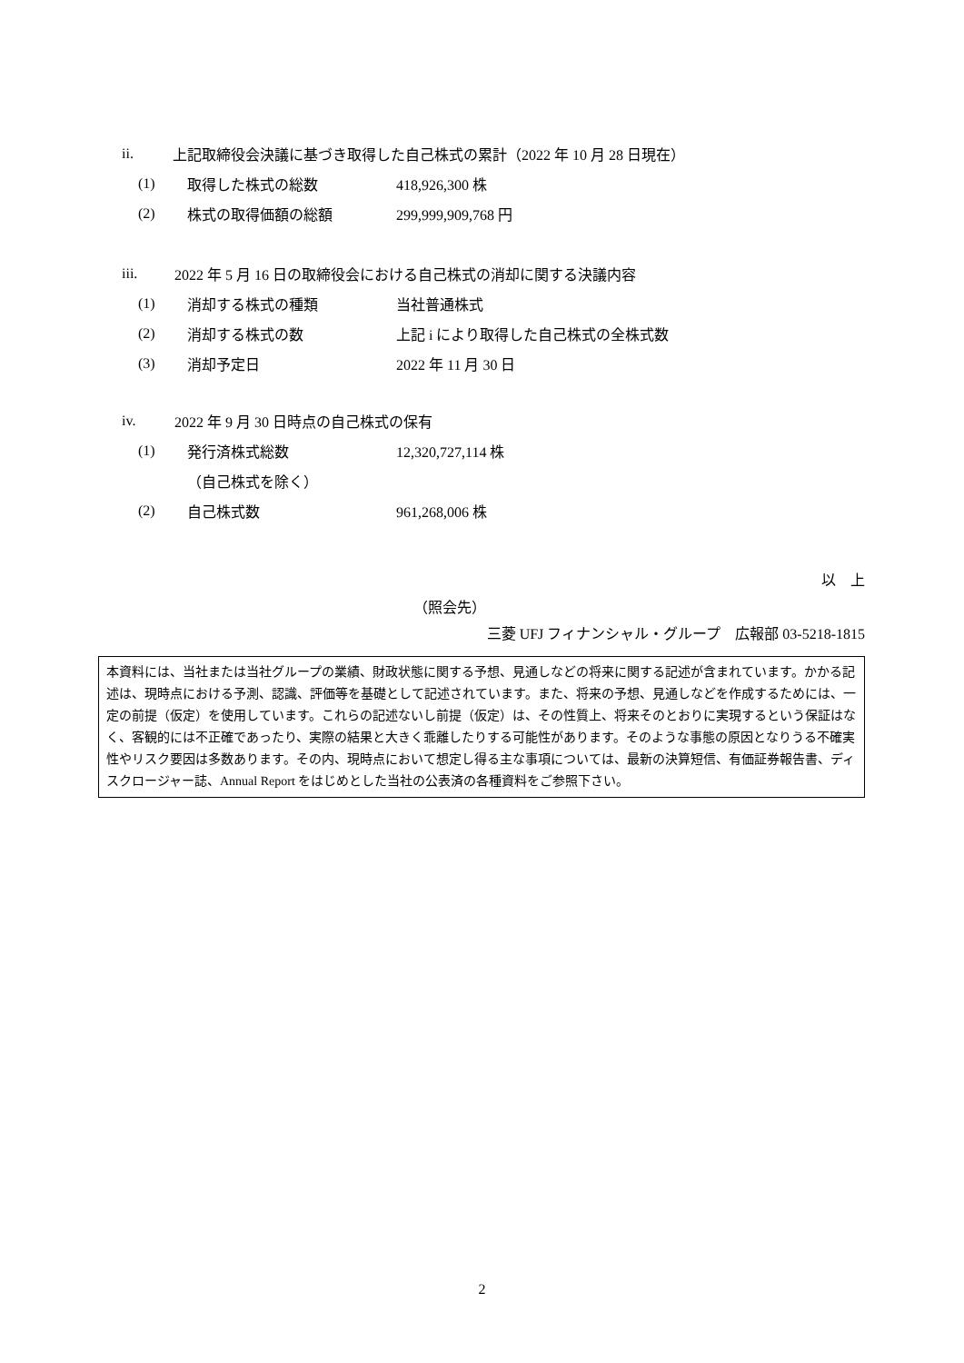ii. 上記取締役会決議に基づき取得した自己株式の累計（2022 年 10 月 28 日現在）
(1) 取得した株式の総数 418,926,300 株
(2) 株式の取得価額の総額 299,999,909,768 円
iii. 2022 年 5 月 16 日の取締役会における自己株式の消却に関する決議内容
(1) 消却する株式の種類 当社普通株式
(2) 消却する株式の数 上記 i により取得した自己株式の全株式数
(3) 消却予定日 2022 年 11 月 30 日
iv. 2022 年 9 月 30 日時点の自己株式の保有
(1) 発行済株式総数 12,320,727,114 株
（自己株式を除く）
(2) 自己株式数 961,268,006 株
以　上
（照会先）
三菱 UFJ フィナンシャル・グループ　広報部 03-5218-1815
本資料には、当社または当社グループの業績、財政状態に関する予想、見通しなどの将来に関する記述が含まれています。かかる記述は、現時点における予測、認識、評価等を基礎として記述されています。また、将来の予想、見通しなどを作成するためには、一定の前提（仮定）を使用しています。これらの記述ないし前提（仮定）は、その性質上、将来そのとおりに実現するという保証はなく、客観的には不正確であったり、実際の結果と大きく乖離したりする可能性があります。そのような事態の原因となりうる不確実性やリスク要因は多数あります。その内、現時点において想定し得る主な事項については、最新の決算短信、有価証券報告書、ディスクロージャー誌、Annual Report をはじめとした当社の公表済の各種資料をご参照下さい。
2